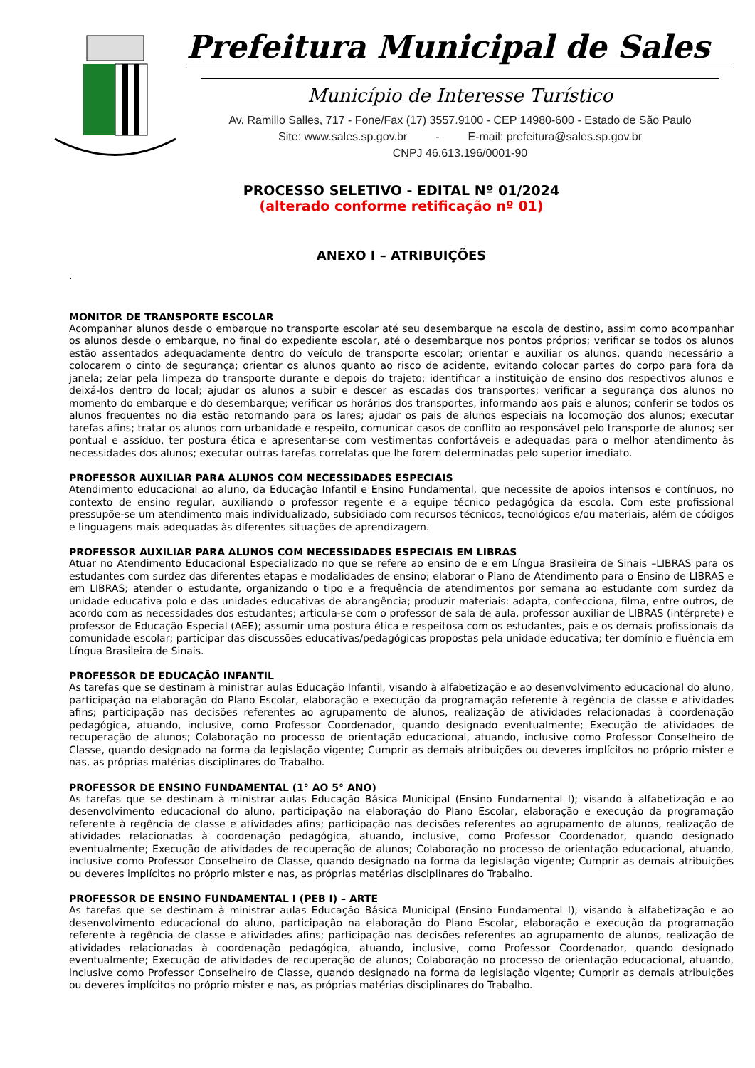Prefeitura Municipal de Sales
Município de Interesse Turístico
Av. Ramillo Salles, 717 - Fone/Fax (17) 3557.9100 - CEP 14980-600 - Estado de São Paulo
Site: www.sales.sp.gov.br - E-mail: prefeitura@sales.sp.gov.br
CNPJ 46.613.196/0001-90
PROCESSO SELETIVO - EDITAL Nº 01/2024
(alterado conforme retificação nº 01)
ANEXO I – ATRIBUIÇÕES
.
MONITOR DE TRANSPORTE ESCOLAR
Acompanhar alunos desde o embarque no transporte escolar até seu desembarque na escola de destino, assim como acompanhar os alunos desde o embarque, no final do expediente escolar, até o desembarque nos pontos próprios; verificar se todos os alunos estão assentados adequadamente dentro do veículo de transporte escolar; orientar e auxiliar os alunos, quando necessário a colocarem o cinto de segurança; orientar os alunos quanto ao risco de acidente, evitando colocar partes do corpo para fora da janela; zelar pela limpeza do transporte durante e depois do trajeto; identificar a instituição de ensino dos respectivos alunos e deixá-los dentro do local; ajudar os alunos a subir e descer as escadas dos transportes; verificar a segurança dos alunos no momento do embarque e do desembarque; verificar os horários dos transportes, informando aos pais e alunos; conferir se todos os alunos frequentes no dia estão retornando para os lares; ajudar os pais de alunos especiais na locomoção dos alunos; executar tarefas afins; tratar os alunos com urbanidade e respeito, comunicar casos de conflito ao responsável pelo transporte de alunos; ser pontual e assíduo, ter postura ética e apresentar-se com vestimentas confortáveis e adequadas para o melhor atendimento às necessidades dos alunos; executar outras tarefas correlatas que lhe forem determinadas pelo superior imediato.
PROFESSOR AUXILIAR PARA ALUNOS COM NECESSIDADES ESPECIAIS
Atendimento educacional ao aluno, da Educação Infantil e Ensino Fundamental, que necessite de apoios intensos e contínuos, no contexto de ensino regular, auxiliando o professor regente e a equipe técnico pedagógica da escola. Com este profissional pressupõe-se um atendimento mais individualizado, subsidiado com recursos técnicos, tecnológicos e/ou materiais, além de códigos e linguagens mais adequadas às diferentes situações de aprendizagem.
PROFESSOR AUXILIAR PARA ALUNOS COM NECESSIDADES ESPECIAIS EM LIBRAS
Atuar no Atendimento Educacional Especializado no que se refere ao ensino de e em Língua Brasileira de Sinais –LIBRAS para os estudantes com surdez das diferentes etapas e modalidades de ensino; elaborar o Plano de Atendimento para o Ensino de LIBRAS e em LIBRAS; atender o estudante, organizando o tipo e a frequência de atendimentos por semana ao estudante com surdez da unidade educativa polo e das unidades educativas de abrangência; produzir materiais: adapta, confecciona, filma, entre outros, de acordo com as necessidades dos estudantes; articula-se com o professor de sala de aula, professor auxiliar de LIBRAS (intérprete) e professor de Educação Especial (AEE); assumir uma postura ética e respeitosa com os estudantes, pais e os demais profissionais da comunidade escolar; participar das discussões educativas/pedagógicas propostas pela unidade educativa; ter domínio e fluência em Língua Brasileira de Sinais.
PROFESSOR DE EDUCAÇÃO INFANTIL
As tarefas que se destinam à ministrar aulas Educação Infantil, visando à alfabetização e ao desenvolvimento educacional do aluno, participação na elaboração do Plano Escolar, elaboração e execução da programação referente à regência de classe e atividades afins; participação nas decisões referentes ao agrupamento de alunos, realização de atividades relacionadas à coordenação pedagógica, atuando, inclusive, como Professor Coordenador, quando designado eventualmente; Execução de atividades de recuperação de alunos; Colaboração no processo de orientação educacional, atuando, inclusive como Professor Conselheiro de Classe, quando designado na forma da legislação vigente; Cumprir as demais atribuições ou deveres implícitos no próprio mister e nas, as próprias matérias disciplinares do Trabalho.
PROFESSOR DE ENSINO FUNDAMENTAL (1° AO 5° ANO)
As tarefas que se destinam à ministrar aulas Educação Básica Municipal (Ensino Fundamental I); visando à alfabetização e ao desenvolvimento educacional do aluno, participação na elaboração do Plano Escolar, elaboração e execução da programação referente à regência de classe e atividades afins; participação nas decisões referentes ao agrupamento de alunos, realização de atividades relacionadas à coordenação pedagógica, atuando, inclusive, como Professor Coordenador, quando designado eventualmente; Execução de atividades de recuperação de alunos; Colaboração no processo de orientação educacional, atuando, inclusive como Professor Conselheiro de Classe, quando designado na forma da legislação vigente; Cumprir as demais atribuições ou deveres implícitos no próprio mister e nas, as próprias matérias disciplinares do Trabalho.
PROFESSOR DE ENSINO FUNDAMENTAL I (PEB I) – ARTE
As tarefas que se destinam à ministrar aulas Educação Básica Municipal (Ensino Fundamental I); visando à alfabetização e ao desenvolvimento educacional do aluno, participação na elaboração do Plano Escolar, elaboração e execução da programação referente à regência de classe e atividades afins; participação nas decisões referentes ao agrupamento de alunos, realização de atividades relacionadas à coordenação pedagógica, atuando, inclusive, como Professor Coordenador, quando designado eventualmente; Execução de atividades de recuperação de alunos; Colaboração no processo de orientação educacional, atuando, inclusive como Professor Conselheiro de Classe, quando designado na forma da legislação vigente; Cumprir as demais atribuições ou deveres implícitos no próprio mister e nas, as próprias matérias disciplinares do Trabalho.